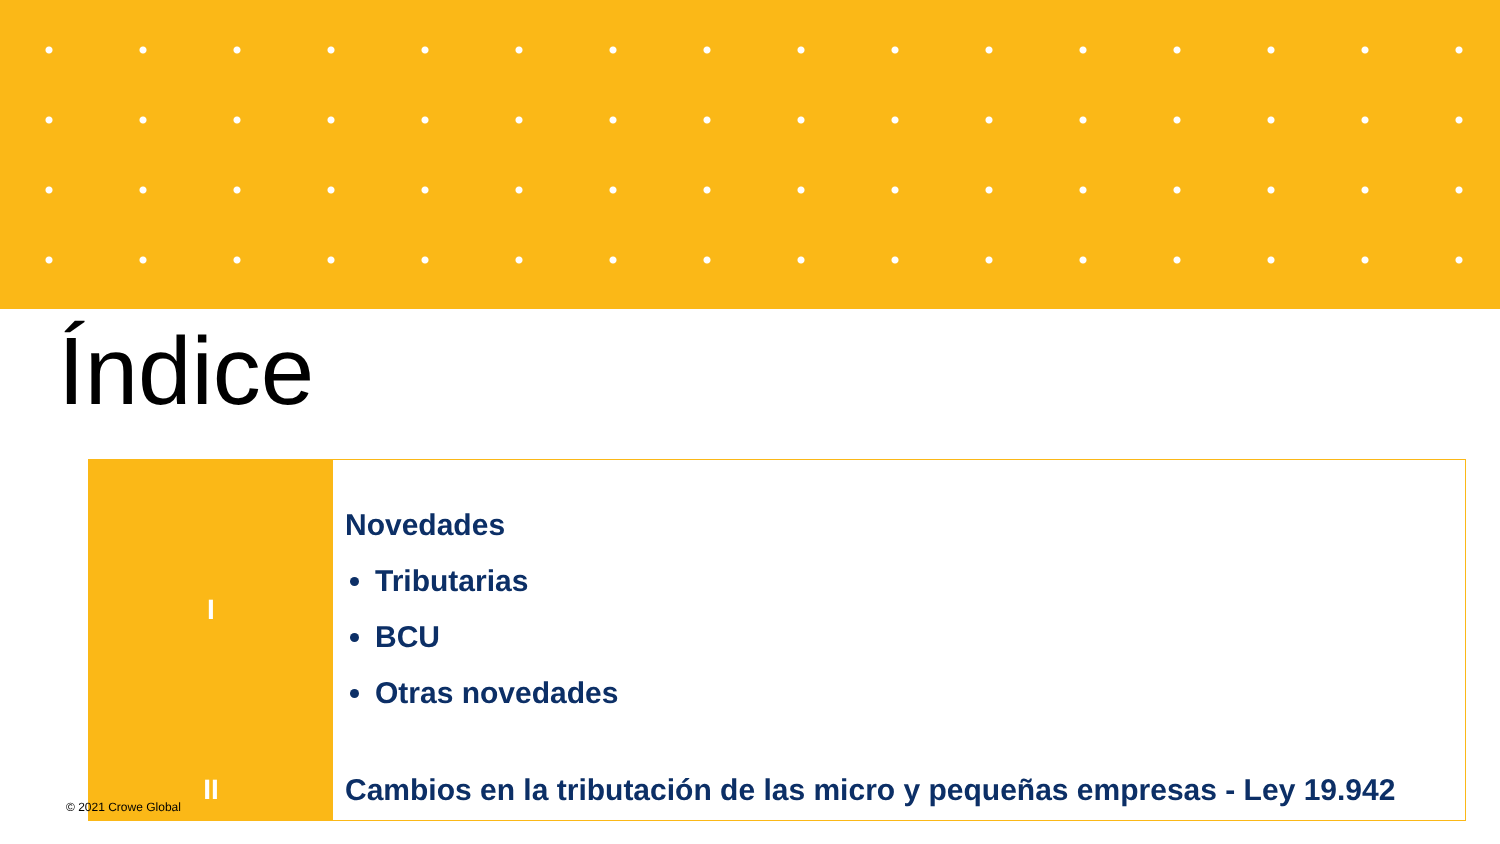Índice
| I | Novedades Tributarias BCU Otras novedades |
| II | Cambios en la tributación de las micro y pequeñas empresas - Ley 19.942 |
© 2021 Crowe Global